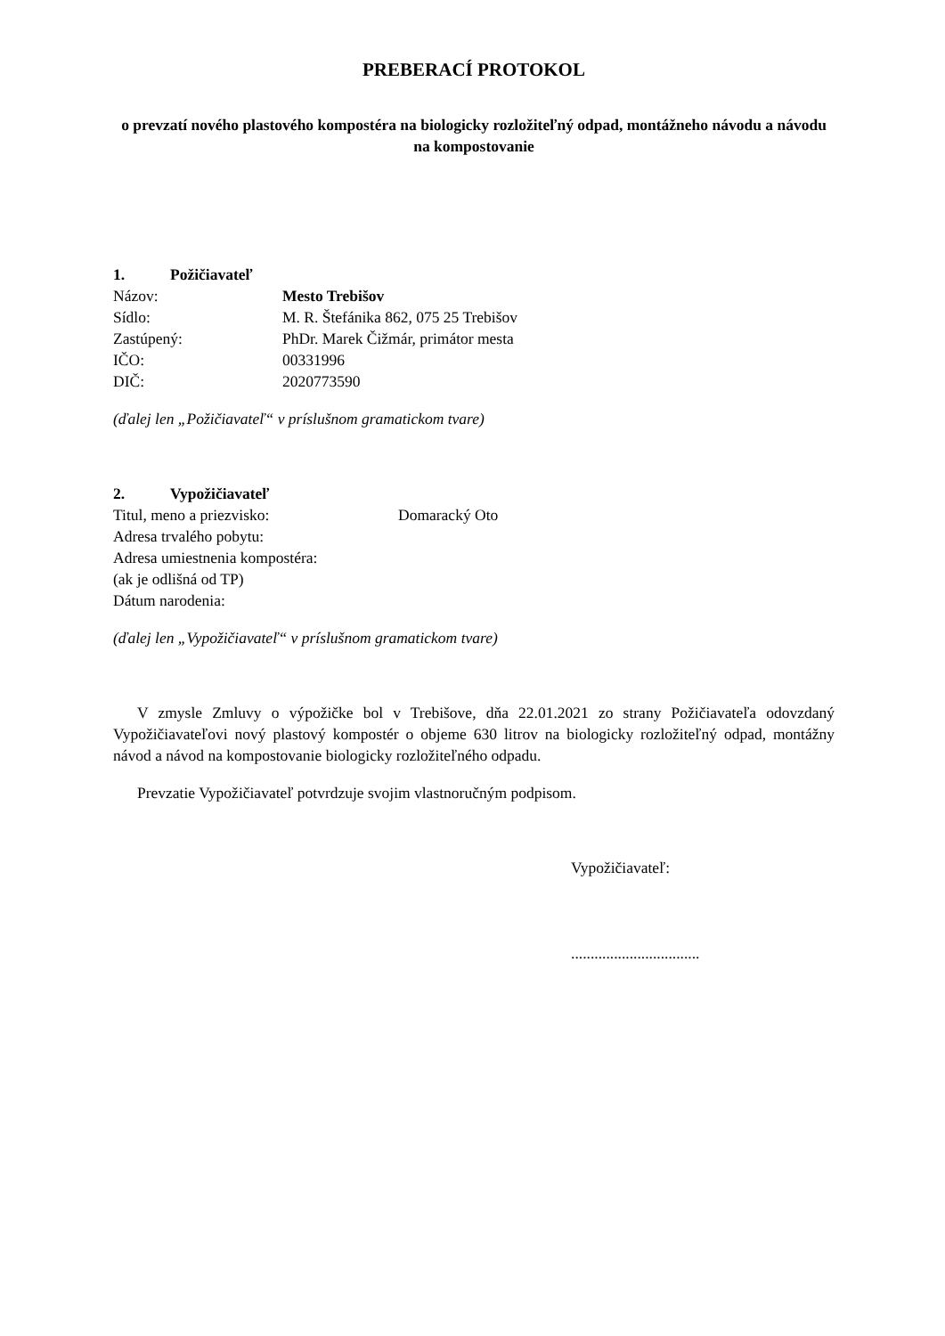PREBERACÍ PROTOKOL
o prevzatí nového plastového kompostéra na biologicky rozložiteľný odpad, montážneho návodu a návodu na kompostovanie
1. Požičiavateľ
Názov: Mesto Trebišov
Sídlo: M. R. Štefánika 862, 075 25 Trebišov
Zastúpený: PhDr. Marek Čižmár, primátor mesta
IČO: 00331996
DIČ: 2020773590
(ďalej len „Požičiavateľ“ v príslušnom gramatickom tvare)
2. Vypožičiavateľ
Titul, meno a priezvisko: Domaracký Oto
Adresa trvalého pobytu:
Adresa umiestnenia kompostéra:
(ak je odlišná od TP)
Dátum narodenia:
(ďalej len „Vypožičiavateľ“ v príslušnom gramatickom tvare)
V zmysle Zmluvy o výpožičke bol v Trebišove, dňa 22.01.2021 zo strany Požičiavateľa odovzdaný Vypožičiavateľovi nový plastový kompostér o objeme 630 litrov na biologicky rozložiteľný odpad, montážny návod a návod na kompostovanie biologicky rozložiteľného odpadu.
Prevzatie Vypožičiavateľ potvrdzuje svojim vlastnoručným podpisom.
Vypožičiavateľ:
.................................